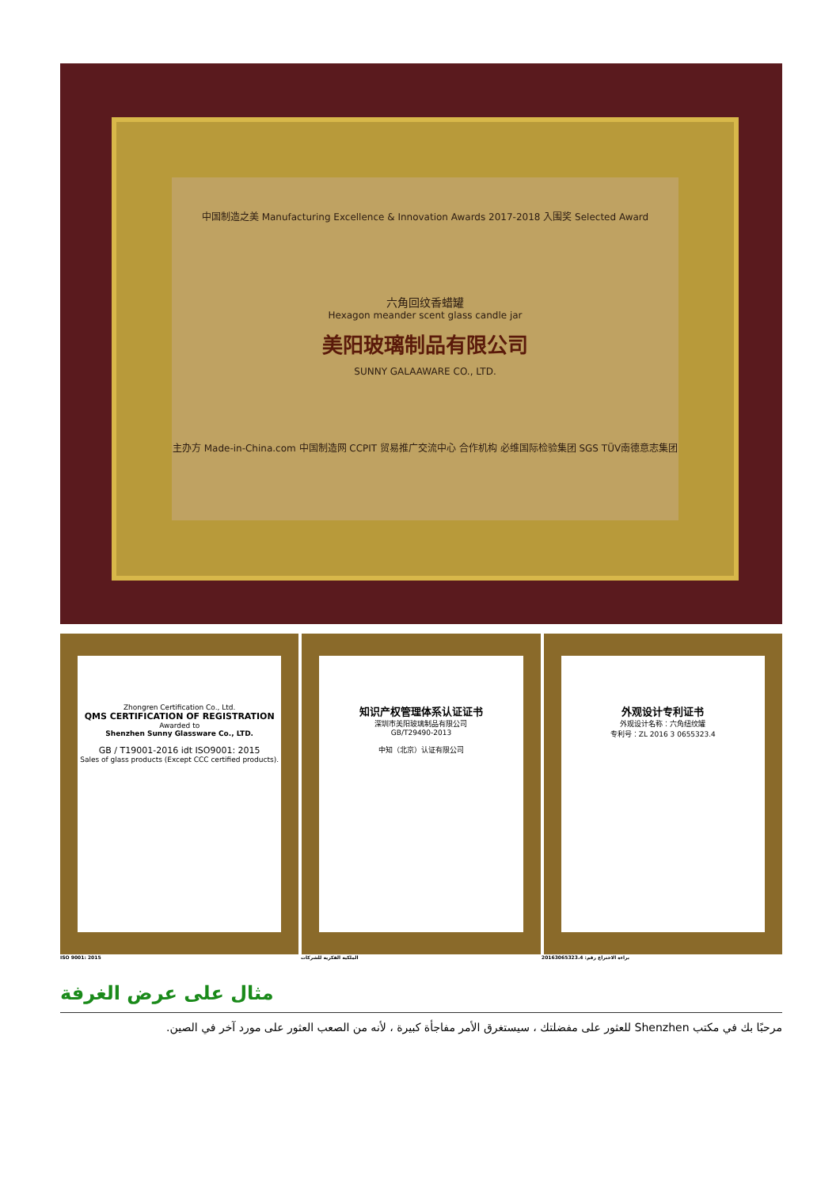中国制造之美 Manufacturing Excellence & Innovation Awards 2017-2018 入围奖 Selected Award
六角回纹香蜡罐
Hexagon meander scent glass candle jar
美阳玻璃制品有限公司
SUNNY GALAAWARE CO., LTD.
主办方 Made-in-China.com 中国制造网 CCPIT 贸易推广交流中心 合作机构 必维国际检验集团 SGS TÜV南德意志集团
Zhongren Certification Co., Ltd.
QMS CERTIFICATION OF REGISTRATION
Awarded to
Shenzhen Sunny Glassware Co., LTD.
GB / T19001-2016 idt ISO9001: 2015
Sales of glass products (Except CCC certified products).
知识产权管理体系认证证书
深圳市美阳玻璃制品有限公司
GB/T29490-2013
中知（北京）认证有限公司
外观设计专利证书
外观设计名称：六角纽纹罐
专利号：ZL 2016 3 0655323.4
ISO 9001: 2015 الملكية الفكرية للشركات براءة الاختراع رقم: 20163065323.4
مثال على عرض الغرفة
مرحبًا بك في مكتب Shenzhen للعثور على مفضلتك ، سيستغرق الأمر مفاجأة كبيرة ، لأنه من الصعب العثور على مورد آخر في الصين.